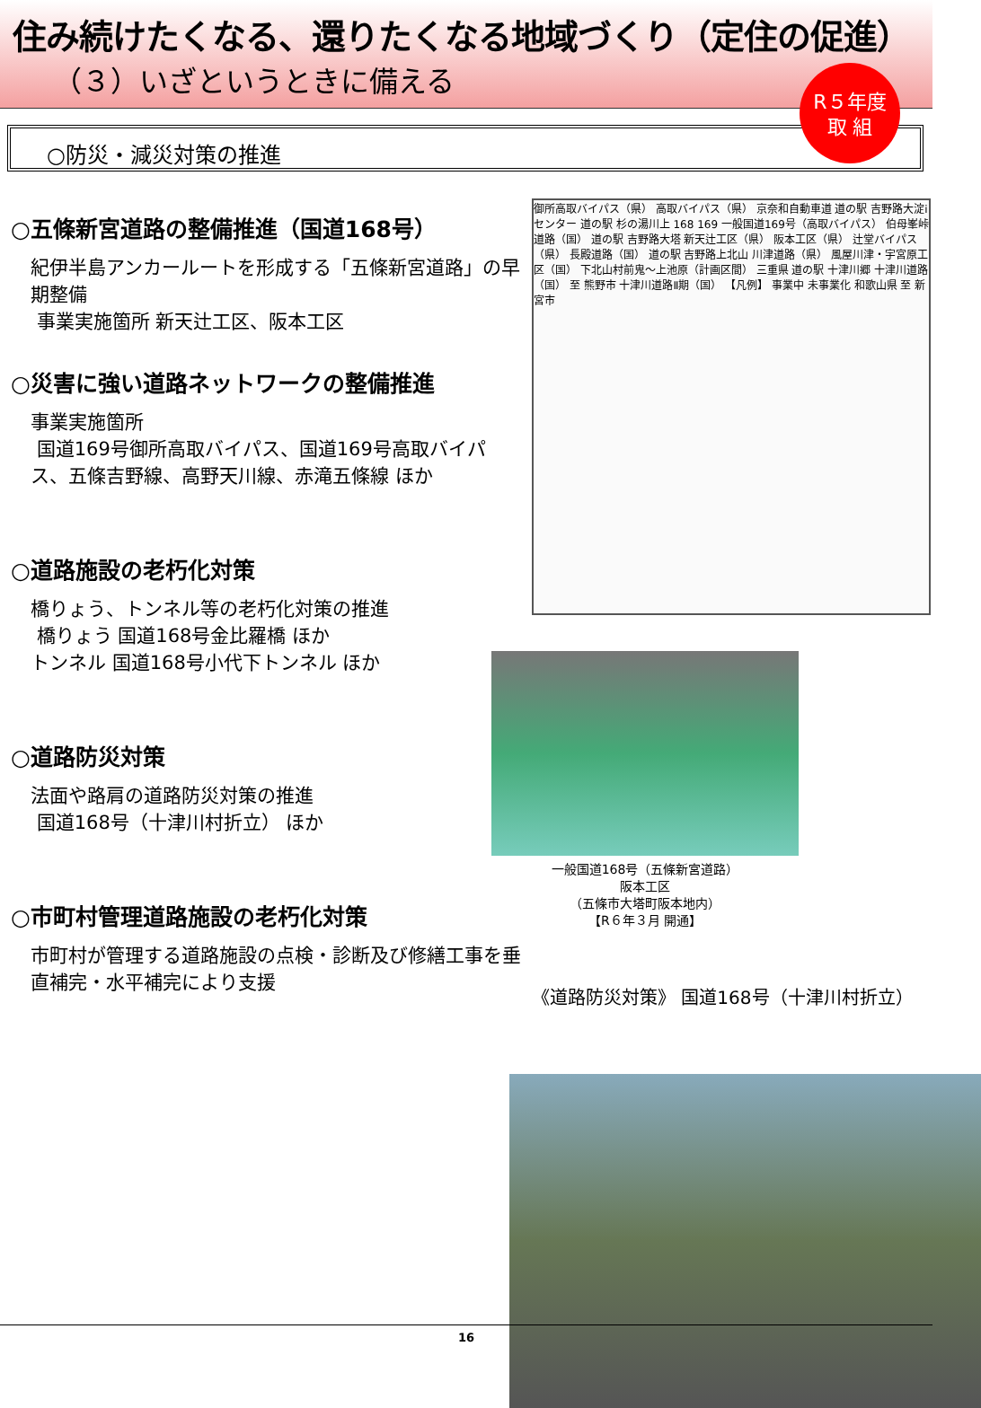住み続けたくなる、還りたくなる地域づくり（定住の促進）
（３）いざというときに備える
R５年度
取 組
○防災・減災対策の推進
○五條新宮道路の整備推進（国道168号）
紀伊半島アンカールートを形成する「五條新宮道路」の早期整備
事業実施箇所 新天辻工区、阪本工区
○災害に強い道路ネットワークの整備推進
事業実施箇所
国道169号御所高取バイパス、国道169号高取バイパス、五條吉野線、高野天川線、赤滝五條線 ほか
○道路施設の老朽化対策
橋りょう、トンネル等の老朽化対策の推進
橋りょう 国道168号金比羅橋 ほか
トンネル 国道168号小代下トンネル ほか
○道路防災対策
法面や路肩の道路防災対策の推進
国道168号（十津川村折立） ほか
○市町村管理道路施設の老朽化対策
市町村が管理する道路施設の点検・診断及び修繕工事を垂直補完・水平補完により支援
御所高取バイパス（県） 高取バイパス（県） 京奈和自動車道 道の駅 吉野路大淀iセンター 道の駅 杉の湯川上 168 169 一般国道169号（高取バイパス） 伯母峯峠道路（国） 道の駅 吉野路大塔 新天辻工区（県） 阪本工区（県） 辻堂バイパス（県） 長殿道路（国） 道の駅 吉野路上北山 川津道路（県） 風屋川津・宇宮原工区（国） 下北山村前鬼～上池原（計画区間） 三重県 道の駅 十津川郷 十津川道路（国） 至 熊野市 十津川道路Ⅱ期（国） 【凡例】 事業中 未事業化 和歌山県 至 新宮市
一般国道168号（五條新宮道路）
阪本工区
（五條市大塔町阪本地内）
【R６年３月 開通】
《道路防災対策》 国道168号（十津川村折立）
16